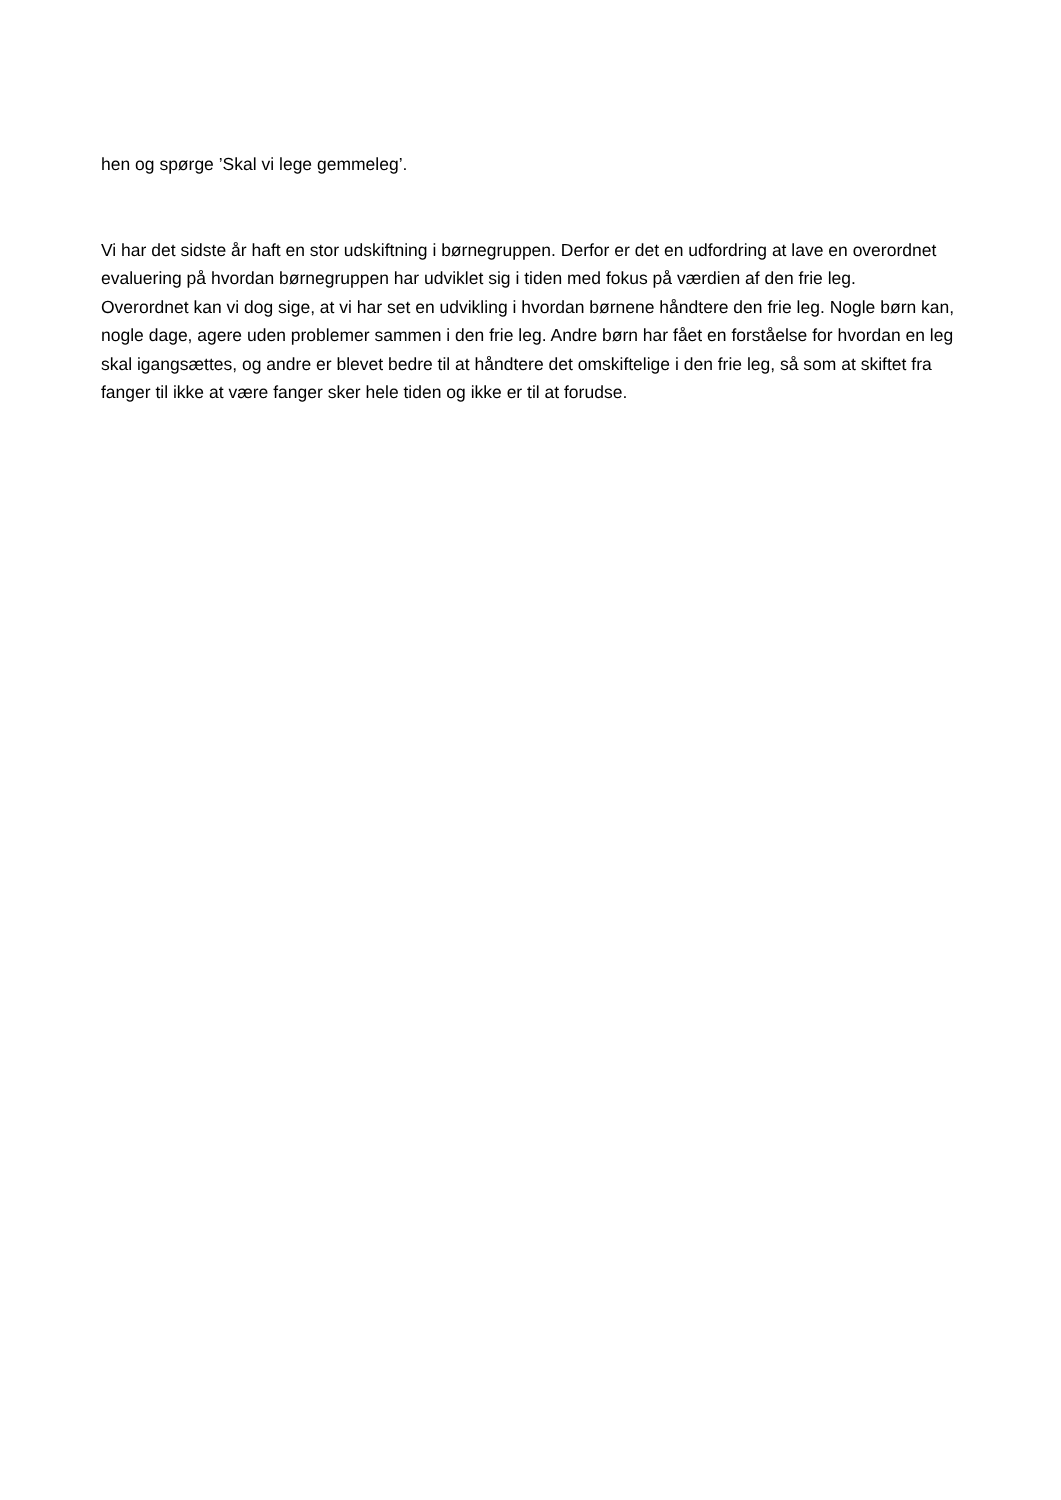hen og spørge ’Skal vi lege gemmeleg’.
Vi har det sidste år haft en stor udskiftning i børnegruppen. Derfor er det en udfordring at lave en overordnet evaluering på hvordan børnegruppen har udviklet sig i tiden med fokus på værdien af den frie leg.
Overordnet kan vi dog sige, at vi har set en udvikling i hvordan børnene håndtere den frie leg. Nogle børn kan, nogle dage, agere uden problemer sammen i den frie leg. Andre børn har fået en forståelse for hvordan en leg skal igangsættes, og andre er blevet bedre til at håndtere det omskiftelige i den frie leg, så som at skiftet fra fanger til ikke at være fanger sker hele tiden og ikke er til at forudse.